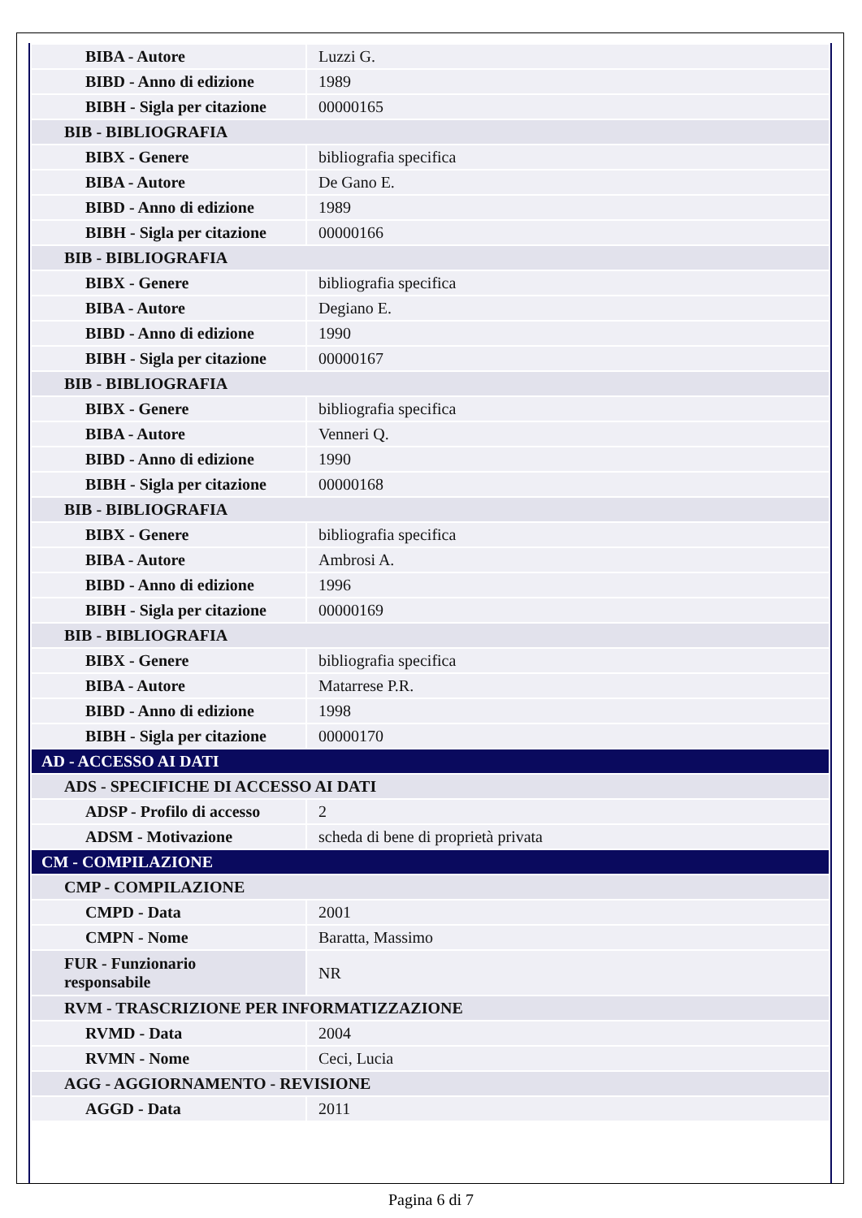| BIBA - Autore | Luzzi G. |
| BIBD - Anno di edizione | 1989 |
| BIBH - Sigla per citazione | 00000165 |
| BIB - BIBLIOGRAFIA | |
| BIBX - Genere | bibliografia specifica |
| BIBA - Autore | De Gano E. |
| BIBD - Anno di edizione | 1989 |
| BIBH - Sigla per citazione | 00000166 |
| BIB - BIBLIOGRAFIA | |
| BIBX - Genere | bibliografia specifica |
| BIBA - Autore | Degiano E. |
| BIBD - Anno di edizione | 1990 |
| BIBH - Sigla per citazione | 00000167 |
| BIB - BIBLIOGRAFIA | |
| BIBX - Genere | bibliografia specifica |
| BIBA - Autore | Venneri Q. |
| BIBD - Anno di edizione | 1990 |
| BIBH - Sigla per citazione | 00000168 |
| BIB - BIBLIOGRAFIA | |
| BIBX - Genere | bibliografia specifica |
| BIBA - Autore | Ambrosi A. |
| BIBD - Anno di edizione | 1996 |
| BIBH - Sigla per citazione | 00000169 |
| BIB - BIBLIOGRAFIA | |
| BIBX - Genere | bibliografia specifica |
| BIBA - Autore | Matarrese P.R. |
| BIBD - Anno di edizione | 1998 |
| BIBH - Sigla per citazione | 00000170 |
| AD - ACCESSO AI DATI | |
| ADS - SPECIFICHE DI ACCESSO AI DATI | |
| ADSP - Profilo di accesso | 2 |
| ADSM - Motivazione | scheda di bene di proprietà privata |
| CM - COMPILAZIONE | |
| CMP - COMPILAZIONE | |
| CMPD - Data | 2001 |
| CMPN - Nome | Baratta, Massimo |
| FUR - Funzionario responsabile | NR |
| RVM - TRASCRIZIONE PER INFORMATIZZAZIONE | |
| RVMD - Data | 2004 |
| RVMN - Nome | Ceci, Lucia |
| AGG - AGGIORNAMENTO - REVISIONE | |
| AGGD - Data | 2011 |
Pagina 6 di 7